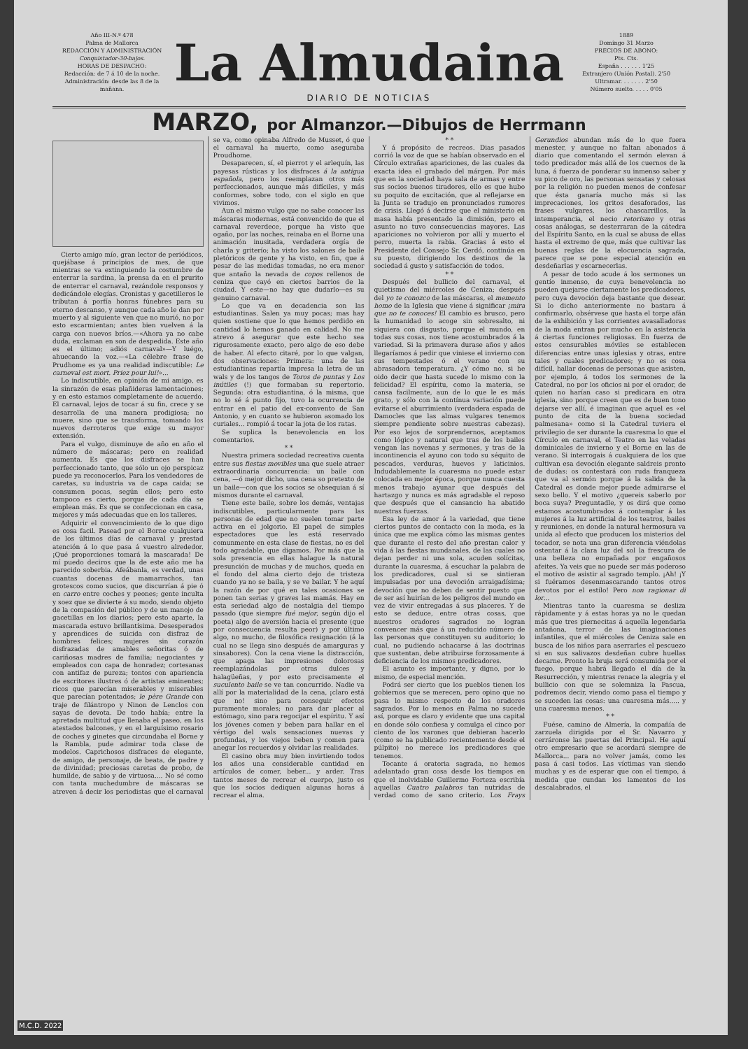Año III-N.º 478
Palma de Mallorca
REDACCIÓN Y ADMINISTRACIÓN
Conquistador-30-bajos.
HORAS DE DESPACHO:
Redacción: de 7 á 10 de la noche.
Administración: desde las 8 de la mañana.
La Almudaina
DIARIO DE NOTICIAS
1889
Domingo 31 Marzo
PRECIOS DE ABONO:
Pts. Cts.
España . . . . . . 1'25
Extranjero (Unión Postal). 2'50
Ultramar. . . . . . . 2'50
Número suelto. . . . . 0'05
MARZO, por Almanzor.—Dibujos de Herrmann
Cierto amigo mío, gran lector de periódicos, quejábase á principios de mes, de que mientras se va extinguiendo la costumbre de enterrar la sardina, la prensa da en el prurito de enterrar el carnaval, rezándole responsos y dedicándole elegías. Cronistas y gacetilleros le tributan á porfía honras fúnebres para su eterno descanso, y aunque cada año le dan por muerto y al siguiente ven que no murió, no por esto escarmientan; antes bien vuelven á la carga con nuevos bríos.—«Ahora ya no cabe duda, exclaman en son de despedida. Este año es el último; adiós carnaval»—Y luégo, ahuecando la voz.—«La célebre frase de Prudhome es ya una realidad indiscutible: Le carneval est mort. Priez pour lui!»...
Lo indiscutible, en opinión de mi amigo, es la sinrazón de esas plañideras lamentaciones; y en esto estamos completamente de acuerdo. El carnaval, lejos de tocar á su fin, crece y se desarrolla de una manera prodigiosa; no muere, sino que se transforma, tomando los nuevos derroteros que exige su mayor extensión.
Para el vulgo, disminuye de año en año el número de máscaras; pero en realidad aumenta. Es que los disfraces se han perfeccionado tanto, que sólo un ojo perspicaz puede ya reconocerlos. Para los vendedores de caretas, su industria va de capa caida; se consumen pocas, según ellos; pero esto tampoco es cierto, porque de cada día se emplean más. Es que se confeccionan en casa, mejores y más adecuadas que en los talleres.
Adquirir el convencimiento de lo que digo es cosa facil. Pasead por el Borne cualquiera de los últimos días de carnaval y prestad atención á lo que pasa á vuestro alrededor. ¡Qué proporciones tomará la mascarada! De mí puedo deciros que la de este año me ha parecido soberbia. Afeábanla, es verdad, unas cuantas docenas de mamarrachos, tan grotescos como sucios, que discurrían á pie ó en carro entre coches y peones; gente inculta y soez que se divierte á su modo, siendo objeto de la compasión del público y de un manojo de gacetillas en los diarios; pero esto aparte, la mascarada estuvo brillantísima. Desesperados y aprendices de suicida con disfraz de hombres felices; mujeres sin corazón disfrazadas de amables señoritas ó de cariñosas madres de familia; negociantes y empleados con capa de honradez; cortesanas con antifaz de pureza; tontos con apariencia de escritores ilustres ó de artistas eminentes; ricos que parecían miserables y miserables que parecían potentados; le père Grande con traje de filántropo y Ninon de Lenclos con sayas de devota. De todo había; entre la apretada multitud que llenaba el paseo, en los atestados balcones, y en el larguísimo rosario de coches y ginetes que circundaba el Borne y la Rambla, pude admirar toda clase de modelos. Caprichosos disfraces de elegante, de amigo, de personaje, de beata, de padre y de divinidad; preciosas caretas de probo, de humilde, de sabio y de virtuosa.... No sé como con tanta muchedumbre de máscaras se atreven á decir los periodistas que el carnaval se va, como opinaba Alfredo de Musset, ó que el carnaval ha muerto, como aseguraba Proudhome.
Desaparecen, sí, el pierrot y el arlequín, las payesas rústicas y los disfraces á la antigua española, pero los reemplazan otros más perfeccionados, aunque más difíciles, y más conformes, sobre todo, con el siglo en que vivimos.
Aun el mismo vulgo que no sabe conocer las máscaras modernas, está convencido de que el carnaval reverdece, porque ha visto que ogaño, por las noches, reinaba en el Borne una animación inusitada, verdadera orgía de charla y griterío; ha visto los salones de baile pletóricos de gente y ha visto, en fin, que á pesar de las medidas tomadas, no era menor que antaño la nevada de copos rellenos de ceniza que cayó en ciertos barrios de la ciudad. Y este—no hay que dudarlo—es su genuino carnaval.
Lo que va en decadencia son las estudiantinas. Salen ya muy pocas; mas hay quien sostiene que lo que hemos perdido en cantidad lo hemos ganado en calidad. No me atrevo á asegurar que este hecho sea rigurosamente exacto, pero algo de eso debe de haber. Al efecto citaré, por lo que valgan, dos observaciones: Primera: una de las estudiantinas repartía impresa la letra de un wals y de los tangos de Toros de puntas y Los inútiles (!) que formaban su repertorio. Segunda: otra estudiantina, ó la misma, que no lo sé á punto fijo, tuvo la ocurrencia de entrar en el patio del ex-convento de San Antonio, y en cuanto se hubieron asomado los curiales... rompió á tocar la jota de los ratas.
Se suplica la benevolencia en los comentarios.
* *
Nuestra primera sociedad recreativa cuenta entre sus fiestas movibles una que suele atraer extraordinaria concurrencia: un baile con cena, —ó mejor dicho, una cena so pretexto de un baile—con que los socios se obsequian á sí mismos durante el carnaval.
Tiene este baile, sobre los demás, ventajas indiscutibles, particularmente para las personas de edad que no suelen tomar parte activa en el jolgorio. El papel de simples espectadores que les está reservado comunmente en esta clase de fiestas, no es del todo agradable, que digamos. Por más que la sola presencia en ellas halague la natural presunción de muchas y de muchos, queda en el fondo del alma cierto dejo de tristeza cuando ya no se baila, y se ve bailar. Y he aquí la razón de por qué en tales ocasiones se ponen tan serias y graves las mamás. Hay en esta seriedad algo de nostalgia del tiempo pasado (que siempre fué mejor, según dijo el poeta) algo de aversión hacia el presente (que por consecuencia resulta peor) y por último algo, no mucho, de filosófica resignación (á la cual no se llega sino después de amarguras y sinsabores). Con la cena viene la distracción, que apaga las impresiones dolorosas reemplazándolas por otras dulces y halagüeñas, y por esto precisamente el suculento baile se ve tan concurrido. Nadie va allí por la materialidad de la cena, ¡claro está que no! sino para conseguir efectos puramente morales; no para dar placer al estómago, sino para regocijar el espíritu. Y así los jóvenes comen y beben para hallar en el vértigo del wals sensaciones nuevas y profundas, y los viejos beben y comen para anegar los recuerdos y olvidar las realidades.
El casino obra muy bien invirtiendo todos los años una considerable cantidad en artículos de comer, beber... y arder. Tras tantos meses de recrear el cuerpo, justo es que los socios dediquen algunas horas á recrear el alma.
* *
Y á propósito de recreos. Dias pasados corrió la voz de que se habían observado en el Círculo extrañas apariciones, de las cuales da exacta idea el grabado del márgen. Por más que en la sociedad haya sala de armas y entre sus socios buenos tiradores, ello es que hubo su poquito de excitación, que al reflejarse en la Junta se tradujo en pronunciados rumores de crisis. Llegó á decirse que el ministerio en masa había presentado la dimisión, pero el asunto no tuvo consecuencias mayores. Las apariciones no volvieron por allí y muerto el perro, muerta la rabia. Gracias á esto el Presidente del Consejo Sr. Cerdó, continúa en su puesto, dirigiendo los destinos de la sociedad á gusto y satisfacción de todos.
* *
Después del bullicio del carnaval, el quietismo del miércoles de Ceniza; después del yo te conozco de las máscaras, el memento homo de la Iglesia que viene á significar ¡mira que no te conoces! El cambio es brusco, pero la humanidad lo acoge sin sobresalto, ni siquiera con disgusto, porque el mundo, en todas sus cosas, nos tiene acostumbrados á la variedad. Si la primavera durase años y años llegaríamos á pedir que viniese el invierno con sus tempestades ó el verano con su abrasadora temperatura. ¿Y cómo no, si he oido decir que hasta sucede lo mismo con la felicidad? El espíritu, como la materia, se cansa facilmente, aun de lo que le es más grato, y sólo con la contínua variación puede evitarse el aburrimiento (verdadera espada de Damocles que las almas vulgares tenemos siempre pendiente sobre nuestras cabezas). Por eso lejos de sorprendernos, aceptamos como lógico y natural que tras de los bailes vengan las novenas y sermones, y tras de la incontinencia el ayuno con todo su séquito de pescados, verduras, huevos y laticinios. Indudablemente la cuaresma no puede estar colocada en mejor época, porque nunca cuesta menos trabajo ayunar que después del hartazgo y nunca es más agradable el reposo que después que el cansancio ha abatido nuestras fuerzas.
Esa ley de amor á la variedad, que tiene ciertos puntos de contacto con la moda, es la única que me explica cómo las mismas gentes que durante el resto del año prestan calor y vida á las fiestas mundanales, de las cuales no dejan perder ni una sola, acuden solícitas, durante la cuaresma, á escuchar la palabra de los predicadores, cual si se sintieran impulsadas por una devoción arraigadísima; devoción que no deben de sentir puesto que de ser así huirían de los peligros del mundo en vez de vivir entregadas á sus placeres. Y de esto se deduce, entre otras cosas, que nuestros oradores sagrados no logran convencer más que á un reducido número de las personas que constituyen su auditorio; lo cual, no pudiendo achacarse á las doctrinas que sustentan, debe atribuirse forzosamente á deficiencia de los mismos predicadores.
El asunto es importante, y digno, por lo mismo, de especial mención.
Podrá ser cierto que los pueblos tienen los gobiernos que se merecen, pero opino que no pasa lo mismo respecto de los oradores sagrados. Por lo menos en Palma no sucede así, porque es claro y evidente que una capital en donde sólo confiesa y comulga el cinco por ciento de los varones que debieran hacerlo (como se ha publicado recientemente desde el púlpito) no merece los predicadores que tenemos.
Tocante á oratoria sagrada, no hemos adelantado gran cosa desde los tiempos en que el inolvidable Guillermo Forteza escribía aquellas Cuatro palabros tan nutridas de verdad como de sano criterio. Los Frays Gerundios abundan más de lo que fuera menester, y aunque no faltan abonados á diario que comentando el sermón elevan á todo predicador más allá de los cuernos de la luna, á fuerza de ponderar su inmenso saber y su pico de oro, las personas sensatas y celosas por la religión no pueden menos de confesar que ésta ganaría mucho más si las imprecaciones, los gritos desaforados, las frases vulgares, los chascarrillos, la intemperancia, el necio retorismo y otras cosas análogas, se desterraran de la cátedra del Espíritu Santo, en la cual se abusa de ellas hasta el extremo de que, más que cultivar las buenas reglas de la elocuencia sagrada, parece que se pone especial atención en desdeñarlas y escarnecerlas.
A pesar de todo acude á los sermones un gentío inmenso, de cuya benevolencia no pueden quejarse ciertamente los predicadores, pero cuya devoción deja bastante que desear. Si lo dicho anteriormente no bastara á confirmarlo, obsérvese que hasta el torpe afán de la exhibición y las corrientes avasalladoras de la moda entran por mucho en la asistencia á ciertas funciones religiosas. En fuerza de estos censurables móviles se establecen diferencias entre unas iglesias y otras, entre tales y cuales predicadores; y no es cosa difícil, hallar docenas de personas que asisten, por ejemplo, á todos los sermones de la Catedral, no por los oficios ni por el orador, de quien no harían caso si predicara en otra iglesia, sino porque creen que es de buen tono dejarse ver allí, é imaginan que aquel es «el punto de cita de la buena sociedad palmesana» como si la Catedral tuviera el privilegio de ser durante la cuaresma lo que el Círculo en carnaval, el Teatro en las veladas dominicales de invierno y el Borne en las de verano. Si interrogais á cualquiera de los que cultivan esa devoción elegante saldreis pronto de dudas: os contestará con ruda franqueza que va al sermón porque á la salida de la Catedral es donde mejor puede admirarse el sexo bello. Y el motivo ¿quereis saberlo por boca suya? Preguntadle, y os dirá que como estamos acostumbrados á contemplar á las mujeres á la luz artificial de los teatros, bailes y reuniones, en donde la natural hermosura va unida al efecto que producen los misterios del tocador, se nota una gran diferencia viéndolas ostentar á la clara luz del sol la frescura de una belleza no empañada por engañosos afeites. Ya veis que no puede ser más poderoso el motivo de asistir al sagrado templo. ¡Ah! ¡Y si fuéramos desenmascarando tantos otros devotos por el estilo! Pero non ragionar di lor...
Mientras tanto la cuaresma se desliza rápidamente y á estas horas ya no le quedan más que tres pierneci­tas á aquella legendaria antañona, terror de las imaginaciones infantiles, que el miércoles de Ceniza sale en busca de los niños para aserrarles el pescuezo si en sus salivazos desdeñan cubre huellas decarne. Pronto la bruja será consumida por el fuego, porque habrá llegado el día de la Resurrección, y mientras renace la alegría y el bullicio con que se solemniza la Pascua, podremos decir, viendo como pasa el tiempo y se suceden las cosas: una cuaresma más..... y una cuaresma menos.
* *
Fuése, camino de Almería, la compañía de zarzuela dirigida por el Sr. Navarro y cerráronse las puertas del Principal. He aquí otro empresario que se acordará siempre de Mallorca... para no volver jamás, como les pasa á casi todos. Las víctimas van siendo muchas y es de esperar que con el tiempo, á medida que cundan los lamentos de los descalabrados, el
M.C.D. 2022